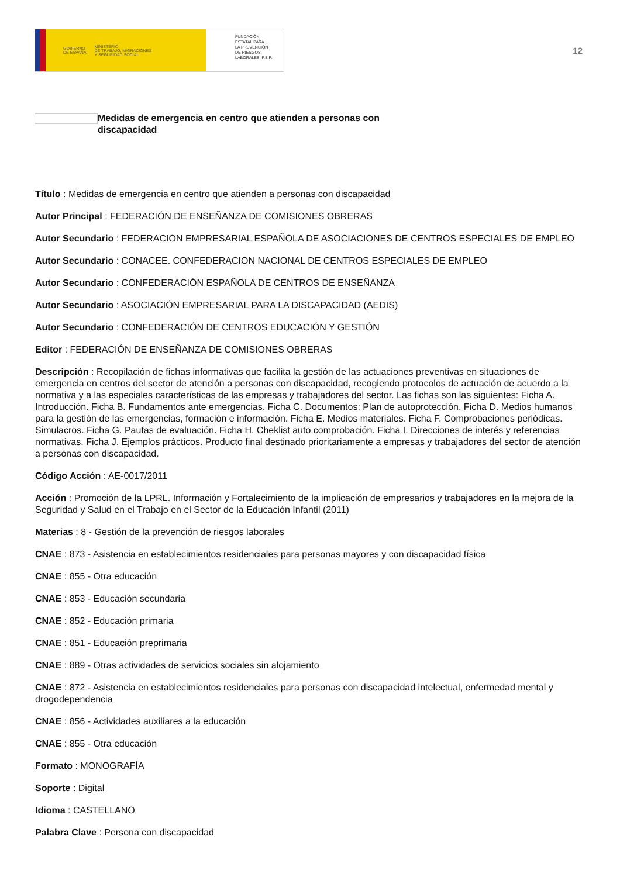GOBIERNO
DE ESPAÑA MINISTERIO
DE TRABAJO, MIGRACIONES
Y SEGURIDAD SOCIAL
FUNDACIÓN
ESTATAL PARA
LA PREVENCIÓN
DE RIESGOS
LABORALES, F.S.P.
12
Medidas de emergencia en centro que atienden a personas con discapacidad
Título : Medidas de emergencia en centro que atienden a personas con discapacidad
Autor Principal : FEDERACIÓN DE ENSEÑANZA DE COMISIONES OBRERAS
Autor Secundario : FEDERACION EMPRESARIAL ESPAÑOLA DE ASOCIACIONES DE CENTROS ESPECIALES DE EMPLEO
Autor Secundario : CONACEE. CONFEDERACION NACIONAL DE CENTROS ESPECIALES DE EMPLEO
Autor Secundario : CONFEDERACIÓN ESPAÑOLA DE CENTROS DE ENSEÑANZA
Autor Secundario : ASOCIACIÓN EMPRESARIAL PARA LA DISCAPACIDAD (AEDIS)
Autor Secundario : CONFEDERACIÓN DE CENTROS EDUCACIÓN Y GESTIÓN
Editor : FEDERACIÓN DE ENSEÑANZA DE COMISIONES OBRERAS
Descripción : Recopilación de fichas informativas que facilita la gestión de las actuaciones preventivas en situaciones de emergencia en centros del sector de atención a personas con discapacidad, recogiendo protocolos de actuación de acuerdo a la normativa y a las especiales características de las empresas y trabajadores del sector. Las fichas son las siguientes: Ficha A. Introducción. Ficha B. Fundamentos ante emergencias. Ficha C. Documentos: Plan de autoprotección. Ficha D. Medios humanos para la gestión de las emergencias, formación e información. Ficha E. Medios materiales. Ficha F. Comprobaciones periódicas. Simulacros. Ficha G. Pautas de evaluación. Ficha H. Cheklist auto comprobación. Ficha I. Direcciones de interés y referencias normativas. Ficha J. Ejemplos prácticos. Producto final destinado prioritariamente a empresas y trabajadores del sector de atención a personas con discapacidad.
Código Acción : AE-0017/2011
Acción : Promoción de la LPRL. Información y Fortalecimiento de la implicación de empresarios y trabajadores en la mejora de la Seguridad y Salud en el Trabajo en el Sector de la Educación Infantil (2011)
Materias : 8 - Gestión de la prevención de riesgos laborales
CNAE : 873 - Asistencia en establecimientos residenciales para personas mayores y con discapacidad física
CNAE : 855 - Otra educación
CNAE : 853 - Educación secundaria
CNAE : 852 - Educación primaria
CNAE : 851 - Educación preprimaria
CNAE : 889 - Otras actividades de servicios sociales sin alojamiento
CNAE : 872 - Asistencia en establecimientos residenciales para personas con discapacidad intelectual, enfermedad mental y drogodependencia
CNAE : 856 - Actividades auxiliares a la educación
CNAE : 855 - Otra educación
Formato : MONOGRAFÍA
Soporte : Digital
Idioma : CASTELLANO
Palabra Clave : Persona con discapacidad